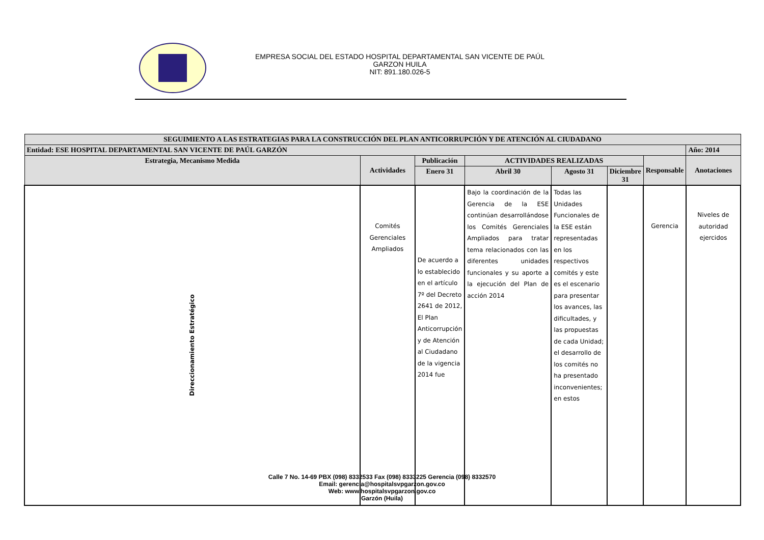EMPRESA SOCIAL DEL ESTADO HOSPITAL DEPARTAMENTAL SAN VICENTE DE PAÚL
GARZON HUILA
NIT: 891.180.026-5
| SEGUIMIENTO A LAS ESTRATEGIAS PARA LA CONSTRUCCIÓN DEL PLAN ANTICORRUPCIÓN Y DE ATENCIÓN AL CIUDADANO | | | | | | | |
| --- | --- | --- | --- | --- | --- | --- | --- |
| Entidad: ESE HOSPITAL DEPARTAMENTAL SAN VICENTE DE PAÚL GARZÓN | | | | | | | Año: 2014 |
| Estrategia, Mecanismo Medida | Actividades | Publicación | ACTIVIDADES REALIZADAS | | | Responsable | Anotaciones |
| | | Enero 31 | Abril 30 | Agosto 31 | Diciembre 31 | | |
| Direccionamiento Estratégico | Comités Gerenciales Ampliados | De acuerdo a lo establecido en el artículo 7º del Decreto 2641 de 2012, El Plan Anticorrupción y de Atención al Ciudadano de la vigencia 2014 fue | Bajo la coordinación de la Gerencia de la ESE continúan desarrollándose los Comités Gerenciales Ampliados para tratar tema relacionados con las diferentes unidades funcionales y su aporte a la ejecución del Plan de acción 2014 | Todas las Unidades Funcionales de la ESE están representadas en los respectivos comités y este es el escenario para presentar los avances, las dificultades, y las propuestas de cada Unidad; el desarrollo de los comités no ha presentado inconvenientes; en estos | | Gerencia | Niveles de autoridad ejercidos |
Calle 7 No. 14-69 PBX (098) 8332533 Fax (098) 8333225 Gerencia (098) 8332570
Email: gerencia@hospitalsvpgarzon.gov.co
Web: www.hospitalsvpgarzon.gov.co
Garzón (Huila)